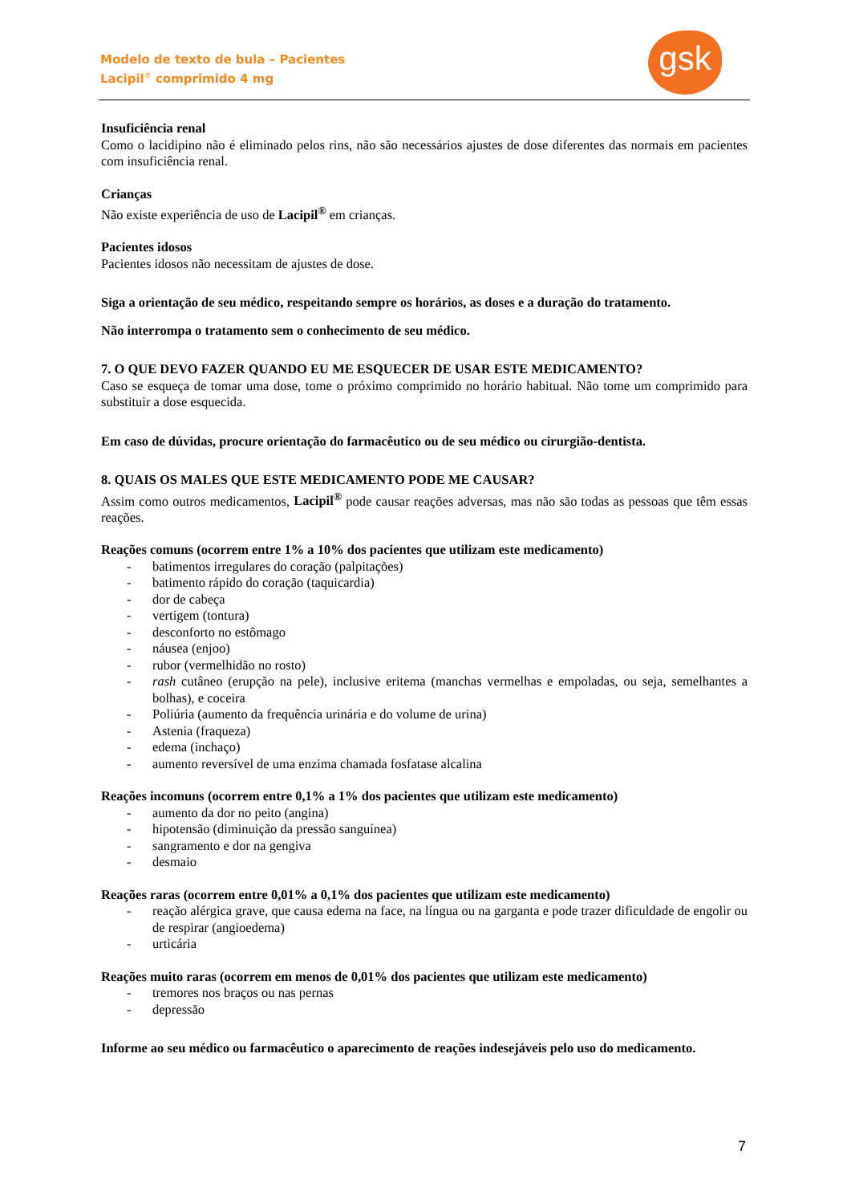Modelo de texto de bula – Pacientes
Lacipil<sup>®</sup> comprimido 4 mg
gsk
Insuficiência renal
Como o lacidipino não é eliminado pelos rins, não são necessários ajustes de dose diferentes das normais em pacientes com insuficiência renal.
Crianças
Não existe experiência de uso de Lacipil<sup>®</sup> em crianças.
Pacientes idosos
Pacientes idosos não necessitam de ajustes de dose.
Siga a orientação de seu médico, respeitando sempre os horários, as doses e a duração do tratamento.
Não interrompa o tratamento sem o conhecimento de seu médico.
7. O QUE DEVO FAZER QUANDO EU ME ESQUECER DE USAR ESTE MEDICAMENTO?
Caso se esqueça de tomar uma dose, tome o próximo comprimido no horário habitual. Não tome um comprimido para substituir a dose esquecida.
Em caso de dúvidas, procure orientação do farmacêutico ou de seu médico ou cirurgião-dentista.
8. QUAIS OS MALES QUE ESTE MEDICAMENTO PODE ME CAUSAR?
Assim como outros medicamentos, Lacipil<sup>®</sup> pode causar reações adversas, mas não são todas as pessoas que têm essas reações.
Reações comuns (ocorrem entre 1% a 10% dos pacientes que utilizam este medicamento)
- batimentos irregulares do coração (palpitações)
- batimento rápido do coração (taquicardia)
- dor de cabeça
- vertigem (tontura)
- desconforto no estômago
- náusea (enjoo)
- rubor (vermelhidão no rosto)
- rash cutâneo (erupção na pele), inclusive eritema (manchas vermelhas e empoladas, ou seja, semelhantes a bolhas), e coceira
- Poliúria (aumento da frequência urinária e do volume de urina)
- Astenia (fraqueza)
- edema (inchaço)
- aumento reversível de uma enzima chamada fosfatase alcalina
Reações incomuns (ocorrem entre 0,1% a 1% dos pacientes que utilizam este medicamento)
- aumento da dor no peito (angina)
- hipotensão (diminuição da pressão sanguínea)
- sangramento e dor na gengiva
- desmaio
Reações raras (ocorrem entre 0,01% a 0,1% dos pacientes que utilizam este medicamento)
- reação alérgica grave, que causa edema na face, na língua ou na garganta e pode trazer dificuldade de engolir ou de respirar (angioedema)
- urticária
Reações muito raras (ocorrem em menos de 0,01% dos pacientes que utilizam este medicamento)
- tremores nos braços ou nas pernas
- depressão
Informe ao seu médico ou farmacêutico o aparecimento de reações indesejáveis pelo uso do medicamento.
7